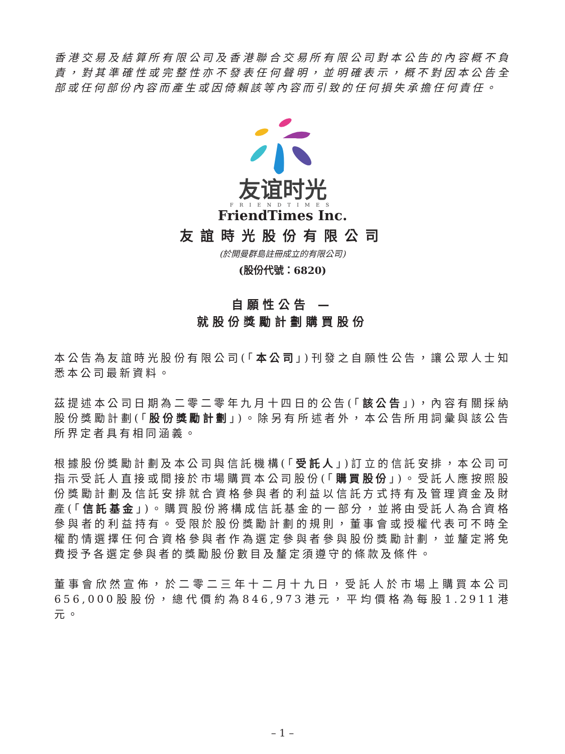香港交易及結算所有限公司及香港聯合交易所有限公司對本公告的內容概不負責，對其準確性或完整性亦不發表任何聲明，並明確表示，概不對因本公告全部或任何部份內容而產生或因倚賴該等內容而引致的任何損失承擔任何責任。
友谊时光
FRIENDTIMES
FriendTimes Inc.
友誼時光股份有限公司
(於開曼群島註冊成立的有限公司)
(股份代號：6820)
自願性公告 —
就股份獎勵計劃購買股份
本公告為友誼時光股份有限公司(「本公司」)刊發之自願性公告，讓公眾人士知悉本公司最新資料。
茲提述本公司日期為二零二零年九月十四日的公告(「該公告」)，內容有關採納股份獎勵計劃(「股份獎勵計劃」)。除另有所述者外，本公告所用詞彙與該公告所界定者具有相同涵義。
根據股份獎勵計劃及本公司與信託機構(「受託人」)訂立的信託安排，本公司可指示受託人直接或間接於市場購買本公司股份(「購買股份」)。受託人應按照股份獎勵計劃及信託安排就合資格參與者的利益以信託方式持有及管理資金及財產(「信託基金」)。購買股份將構成信託基金的一部分，並將由受託人為合資格參與者的利益持有。受限於股份獎勵計劃的規則，董事會或授權代表可不時全權酌情選擇任何合資格參與者作為選定參與者參與股份獎勵計劃，並釐定將免費授予各選定參與者的獎勵股份數目及釐定須遵守的條款及條件。
董事會欣然宣佈，於二零二三年十二月十九日，受託人於市場上購買本公司656,000股股份，總代價約為846,973港元，平均價格為每股1.2911港元。
– 1 –